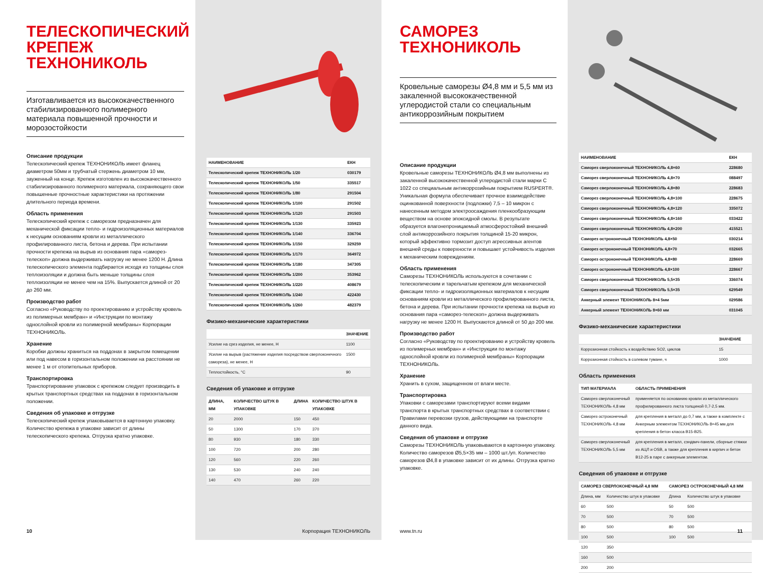ТЕЛЕСКОПИЧЕСКИЙ КРЕПЕЖ ТЕХНОНИКОЛЬ
Изготавливается из высококачественного стабилизированного полимерного материала повышенной прочности и морозостойкости
Описание продукции
Телескопический крепеж ТЕХНОНИКОЛЬ имеет фланец диаметром 50мм и трубчатый стержень диаметром 10 мм, зауженный на конце. Крепеж изготовлен из высококачественного стабилизированного полимерного материала, сохраняющего свои повышенные прочностные характеристики на протяжении длительного периода времени.
Область применения
Телескопический крепеж с саморезом предназначен для механической фиксации тепло- и гидроизоляционных материалов к несущим основаниям кровли из металлического профилированного листа, бетона и дерева. При испытании прочности крепежа на вырыв из основания пара «саморез-телескоп» должна выдерживать нагрузку не менее 1200 Н. Длина телескопического элемента подбирается исходя из толщины слоя теплоизоляции и должна быть меньше толщины слоя теплоизоляции не менее чем на 15%. Выпускается длиной от 20 до 260 мм.
Производство работ
Согласно «Руководству по проектированию и устройству кровель из полимерных мембран» и «Инструкции по монтажу однослойной кровли из полимерной мембраны» Корпорации ТЕХНОНИКОЛЬ.
Хранение
Коробки должны храниться на поддонах в закрытом помещении или под навесом в горизонтальном положении на расстоянии не менее 1 м от отопительных приборов.
Транспортировка
Транспортирование упаковок с крепежом следует производить в крытых транспортных средствах на поддонах в горизонтальном положении.
Сведения об упаковке и отгрузке
Телескопический крепеж упаковывается в картонную упаковку. Количество крепежа в упаковке зависит от длины телескопического крепежа. Отгрузка кратно упаковке.
10
| НАИМЕНОВАНИЕ | ЕКН |
| --- | --- |
| Телескопический крепеж ТЕХНОНИКОЛЬ 1/20 | 030179 |
| Телескопический крепеж ТЕХНОНИКОЛЬ 1/50 | 335517 |
| Телескопический крепеж ТЕХНОНИКОЛЬ 1/80 | 291504 |
| Телескопический крепеж ТЕХНОНИКОЛЬ 1/100 | 291502 |
| Телескопический крепеж ТЕХНОНИКОЛЬ 1/120 | 291503 |
| Телескопический крепеж ТЕХНОНИКОЛЬ 1/130 | 335923 |
| Телескопический крепеж ТЕХНОНИКОЛЬ 1/140 | 336704 |
| Телескопический крепеж ТЕХНОНИКОЛЬ 1/150 | 329259 |
| Телескопический крепеж ТЕХНОНИКОЛЬ 1/170 | 364972 |
| Телескопический крепеж ТЕХНОНИКОЛЬ 1/180 | 347305 |
| Телескопический крепеж ТЕХНОНИКОЛЬ 1/200 | 353962 |
| Телескопический крепеж ТЕХНОНИКОЛЬ 1/220 | 408679 |
| Телескопический крепеж ТЕХНОНИКОЛЬ 1/240 | 422430 |
| Телескопический крепеж ТЕХНОНИКОЛЬ 1/260 | 482379 |
Физико-механические характеристики
| | ЗНАЧЕНИЕ |
| --- | --- |
| Усилие на срез изделия, не менее, Н | 1100 |
| Усилие на вырыв (растяжение изделия посредством сверлоконечного самореза), не менее, Н | 1500 |
| Теплостойкость, °С | 90 |
Сведения об упаковке и отгрузке
| ДЛИНА, ММ | КОЛИЧЕСТВО ШТУК В УПАКОВКЕ | ДЛИНА | КОЛИЧЕСТВО ШТУК В УПАКОВКЕ |
| --- | --- | --- | --- |
| 20 | 2000 | 150 | 450 |
| 50 | 1300 | 170 | 370 |
| 80 | 930 | 180 | 330 |
| 100 | 720 | 200 | 280 |
| 120 | 560 | 220 | 260 |
| 130 | 530 | 240 | 240 |
| 140 | 470 | 260 | 220 |
Корпорация ТЕХНОНИКОЛЬ
САМОРЕЗ ТЕХНОНИКОЛЬ
Кровельные саморезы Ø4,8 мм и 5,5 мм из закаленной высококачественной углеродистой стали со специальным антикоррозийным покрытием
Описание продукции
Кровельные саморезы ТЕХНОНИКОЛЬ Ø4,8 мм выполнены из закаленной высококачественной углеродистой стали марки С 1022 со специальным антикоррозийным покрытием RUSPERT®. Уникальная формула обеспечивает прочное взаимодействие оцинкованной поверхности (подложки) 7,5 – 10 микрон с нанесенным методом электроосаждения пленкообразующим веществом на основе эпоксидной смолы. В результате образуется влагонепроницаемый атмосферостойкий внешний слой антикоррозийного покрытия толщиной 15-20 микрон, который эффективно тормозит доступ агрессивных агентов внешней среды к поверхности и повышает устойчивость изделия к механическим повреждениям.
Область применения
Саморезы ТЕХНОНИКОЛЬ используются в сочетании с телескопическим и тарельчатым крепежом для механической фиксации тепло- и гидроизоляционных материалов к несущим основаниям кровли из металлического профилированного листа, бетона и дерева. При испытании прочности крепежа на вырыв из основания пара «саморез-телескоп» должна выдерживать нагрузку не менее 1200 Н. Выпускаются длиной от 50 до 200 мм.
Производство работ
Согласно «Руководству по проектированию и устройству кровель из полимерных мембран» и «Инструкции по монтажу однослойной кровли из полимерной мембраны» Корпорации ТЕХНОНИКОЛЬ.
Хранение
Хранить в сухом, защищенном от влаги месте.
Транспортировка
Упаковки с саморезами транспортируют всеми видами транспорта в крытых транспортных средствах в соответствии с Правилами перевозки грузов, действующими на транспорте данного вида.
Сведения об упаковке и отгрузке
Саморезы ТЕХНОНИКОЛЬ упаковываются в картонную упаковку. Количество саморезов Ø5,5×35 мм – 1000 шт./уп. Количество саморезов Ø4,8 в упаковке зависит от их длины. Отгрузка кратно упаковке.
www.tn.ru
| НАИМЕНОВАНИЕ | ЕКН |
| --- | --- |
| Саморез сверлоконечный ТЕХНОНИКОЛЬ 4,8×60 | 228680 |
| Саморез сверлоконечный ТЕХНОНИКОЛЬ 4,8×70 | 088497 |
| Саморез сверлоконечный ТЕХНОНИКОЛЬ 4,8×80 | 228683 |
| Саморез сверлоконечный ТЕХНОНИКОЛЬ 4,8×100 | 228675 |
| Саморез сверлоконечный ТЕХНОНИКОЛЬ 4,8×120 | 335072 |
| Саморез сверлоконечный ТЕХНОНИКОЛЬ 4,8×160 | 033422 |
| Саморез сверлоконечный ТЕХНОНИКОЛЬ 4,8×200 | 415521 |
| Саморез остроконечный ТЕХНОНИКОЛЬ 4,8×50 | 030214 |
| Саморез остроконечный ТЕХНОНИКОЛЬ 4,8×70 | 032665 |
| Саморез остроконечный ТЕХНОНИКОЛЬ 4,8×80 | 228669 |
| Саморез остроконечный ТЕХНОНИКОЛЬ 4,8×100 | 228667 |
| Саморез сверлоконечный ТЕХНОНИКОЛЬ 5,5×35 | 336074 |
| Саморез сверлоконечный ТЕХНОНИКОЛЬ 5,5×35 | 629549 |
| Анкерный элемент ТЕХНОНИКОЛЬ 8×4 5мм | 029586 |
| Анкерный элемент ТЕХНОНИКОЛЬ 8×60 мм | 031045 |
Физико-механические характеристики
| | ЗНАЧЕНИЕ |
| --- | --- |
| Коррозионная стойкость к воздействию SO2, циклов | 15 |
| Коррозионная стойкость в солевом тумане, ч | 1000 |
Область применения
| ТИП МАТЕРИАЛА | ОБЛАСТЬ ПРИМЕНЕНИЯ |
| --- | --- |
| Саморез сверлоконечный ТЕХНОНИКОЛЬ 4,8 мм | применяется по основанию кровли из металлического профилированного листа толщиной 0,7-2,5 мм. |
| Саморез остроконечный ТЕХНОНИКОЛЬ 4,8 мм | для крепления в металл до 0,7 мм, а также в комплекте с Анкерным элементом ТЕХНОНИКОЛЬ 8×45 мм для крепления в бетон класса В15-В25. |
| Саморез сверлоконечный ТЕХНОНИКОЛЬ 5,5 мм | для крепления в металл, сэндвич-панели, сборные стяжки из АЦЛ и OSB, а также для крепления в кирпич и бетон В12-25 в паре с анкерным элементом. |
Сведения об упаковке и отгрузке
| САМОРЕЗ СВЕРЛОКОНЕЧНЫЙ 4,8 ММ | | САМОРЕЗ ОСТРОКОНЕЧНЫЙ 4,8 ММ | |
| --- | --- | --- | --- |
| Длина, мм | Количество штук в упаковке | Длина | Количество штук в упаковке |
| 60 | 500 | 50 | 500 |
| 70 | 500 | 70 | 500 |
| 80 | 500 | 80 | 500 |
| 100 | 500 | 100 | 500 |
| 120 | 350 | | |
| 160 | 500 | | |
| 200 | 200 | | |
11